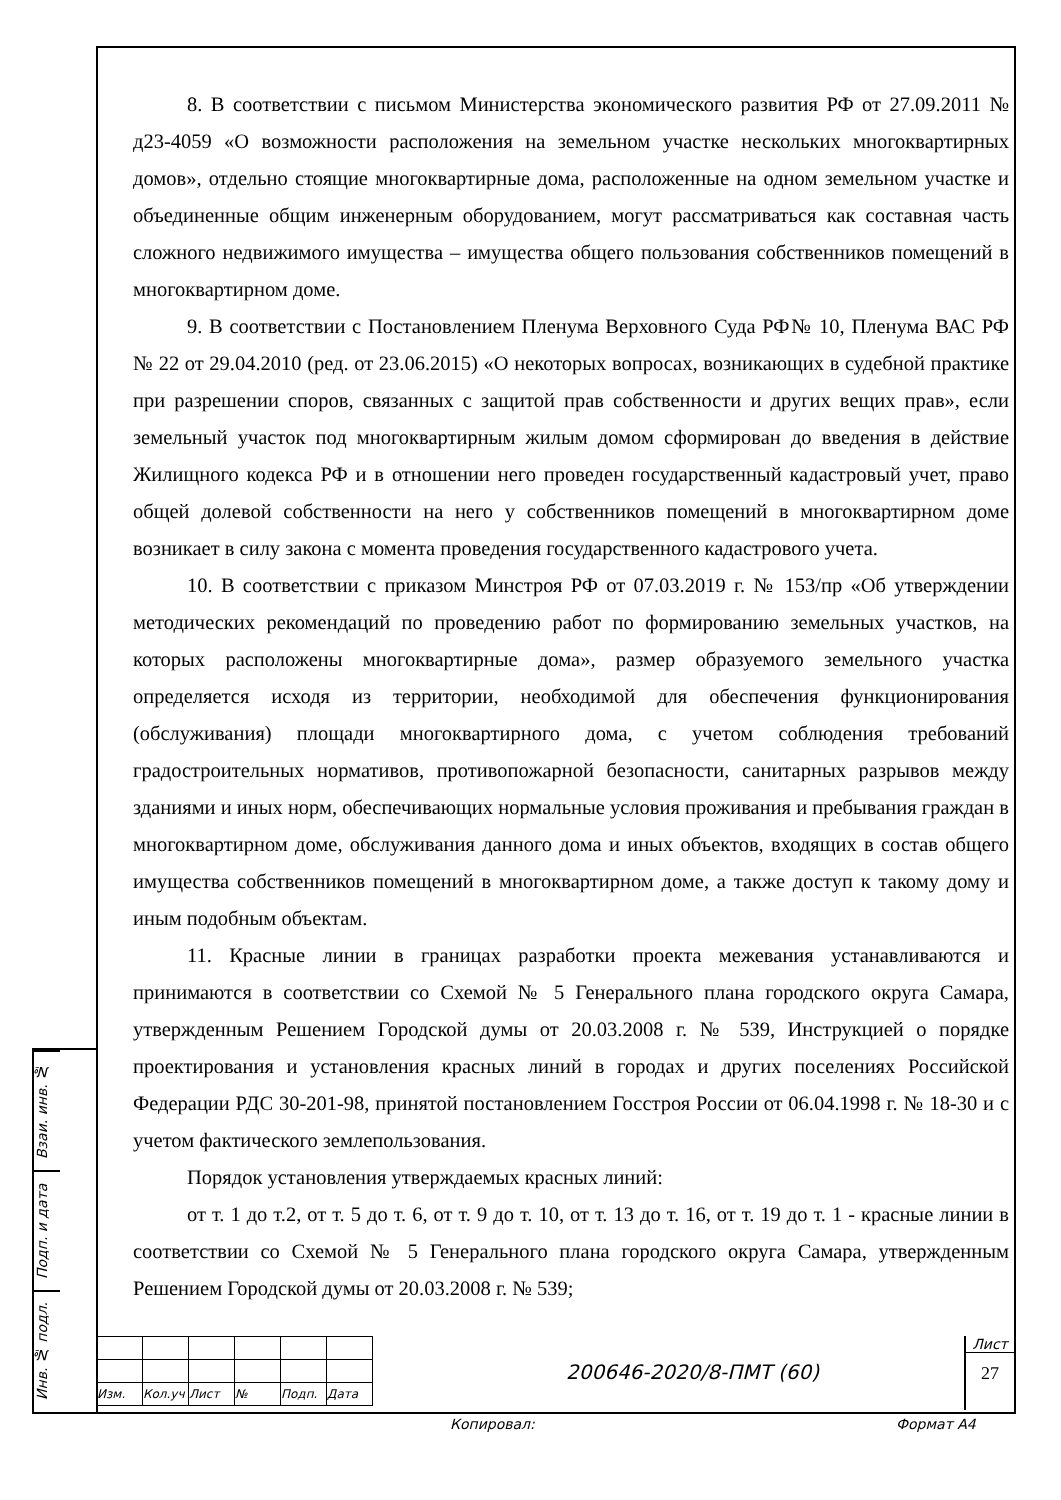8. В соответствии с письмом Министерства экономического развития РФ от 27.09.2011 № д23-4059 «О возможности расположения на земельном участке нескольких многоквартирных домов», отдельно стоящие многоквартирные дома, расположенные на одном земельном участке и объединенные общим инженерным оборудованием, могут рассматриваться как составная часть сложного недвижимого имущества – имущества общего пользования собственников помещений в многоквартирном доме.
9. В соответствии с Постановлением Пленума Верховного Суда РФ№ 10, Пленума ВАС РФ № 22 от 29.04.2010 (ред. от 23.06.2015) «О некоторых вопросах, возникающих в судебной практике при разрешении споров, связанных с защитой прав собственности и других вещих прав», если земельный участок под многоквартирным жилым домом сформирован до введения в действие Жилищного кодекса РФ и в отношении него проведен государственный кадастровый учет, право общей долевой собственности на него у собственников помещений в многоквартирном доме возникает в силу закона с момента проведения государственного кадастрового учета.
10. В соответствии с приказом Минстроя РФ от 07.03.2019 г. № 153/пр «Об утверждении методических рекомендаций по проведению работ по формированию земельных участков, на которых расположены многоквартирные дома», размер образуемого земельного участка определяется исходя из территории, необходимой для обеспечения функционирования (обслуживания) площади многоквартирного дома, с учетом соблюдения требований градостроительных нормативов, противопожарной безопасности, санитарных разрывов между зданиями и иных норм, обеспечивающих нормальные условия проживания и пребывания граждан в многоквартирном доме, обслуживания данного дома и иных объектов, входящих в состав общего имущества собственников помещений в многоквартирном доме, а также доступ к такому дому и иным подобным объектам.
11. Красные линии в границах разработки проекта межевания устанавливаются и принимаются в соответствии со Схемой № 5 Генерального плана городского округа Самара, утвержденным Решением Городской думы от 20.03.2008 г. № 539, Инструкцией о порядке проектирования и установления красных линий в городах и других поселениях Российской Федерации РДС 30-201-98, принятой постановлением Госстроя России от 06.04.1998 г. № 18-30 и с учетом фактического землепользования.
Порядок установления утверждаемых красных линий:
от т. 1 до т.2, от т. 5 до т. 6, от т. 9 до т. 10, от т. 13 до т. 16, от т. 19 до т. 1 - красные линии в соответствии со Схемой № 5 Генерального плана городского округа Самара, утвержденным Решением Городской думы от 20.03.2008 г. № 539;
Взаи. инв. №
Подп. и дата
Инв. № подл.
| Изм. | Кол.уч | Лист | № | Подп. | Дата |
200646-2020/8-ПМТ (60)
Лист
27
Копировал: Формат А4